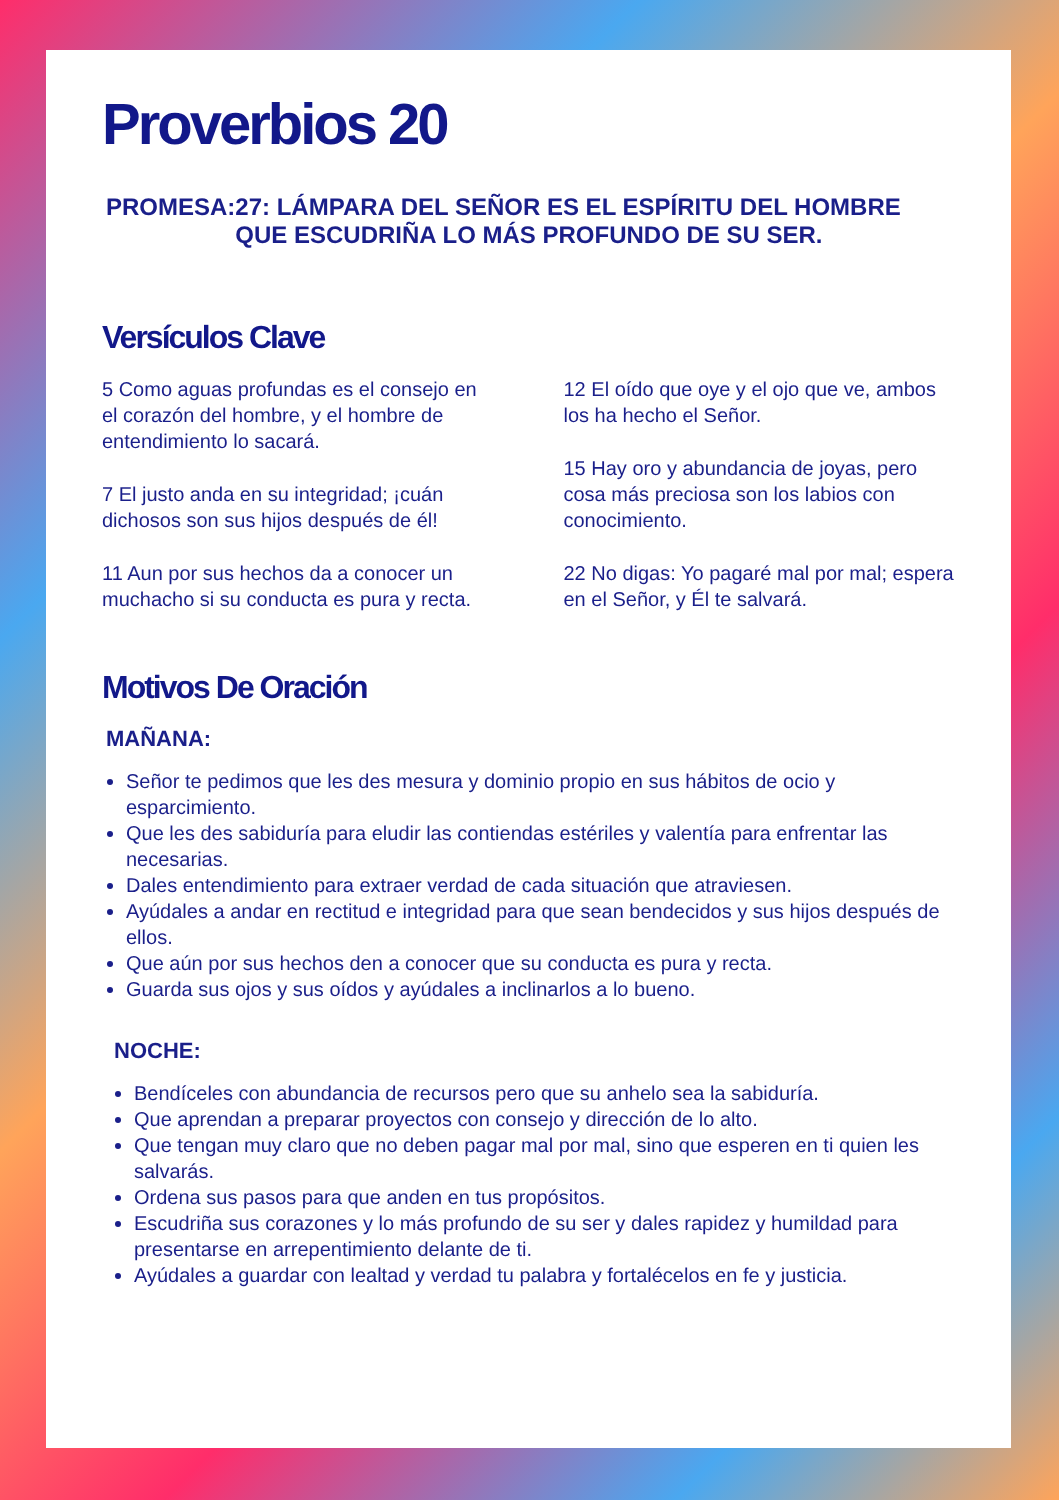Proverbios 20
PROMESA: 27: LÁMPARA DEL SEÑOR ES EL ESPÍRITU DEL HOMBRE QUE ESCUDRIÑA LO MÁS PROFUNDO DE SU SER.
Versículos Clave
5 Como aguas profundas es el consejo en el corazón del hombre, y el hombre de entendimiento lo sacará.
7 El justo anda en su integridad; ¡cuán dichosos son sus hijos después de él!
11 Aun por sus hechos da a conocer un muchacho si su conducta es pura y recta.
12 El oído que oye y el ojo que ve, ambos los ha hecho el Señor.
15 Hay oro y abundancia de joyas, pero cosa más preciosa son los labios con conocimiento.
22 No digas: Yo pagaré mal por mal; espera en el Señor, y Él te salvará.
Motivos De Oración
MAÑANA:
Señor te pedimos que les des mesura y dominio propio en sus hábitos de ocio y esparcimiento.
Que les des sabiduría para eludir las contiendas estériles y valentía para enfrentar las necesarias.
Dales entendimiento para extraer verdad de cada situación que atraviesen.
Ayúdales a andar en rectitud e integridad para que sean bendecidos y sus hijos después de ellos.
Que aún por sus hechos den a conocer que su conducta es pura y recta.
Guarda sus ojos y sus oídos y ayúdales a inclinarlos a lo bueno.
NOCHE:
Bendíceles con abundancia de recursos pero que su anhelo sea la sabiduría.
Que aprendan a preparar proyectos con consejo y dirección de lo alto.
Que tengan muy claro que no deben pagar mal por mal, sino que esperen en ti quien les salvarás.
Ordena sus pasos para que anden en tus propósitos.
Escudriña sus corazones y lo más profundo de su ser y dales rapidez y humildad para presentarse en arrepentimiento delante de ti.
Ayúdales a guardar con lealtad y verdad tu palabra y fortalécelos en fe y justicia.